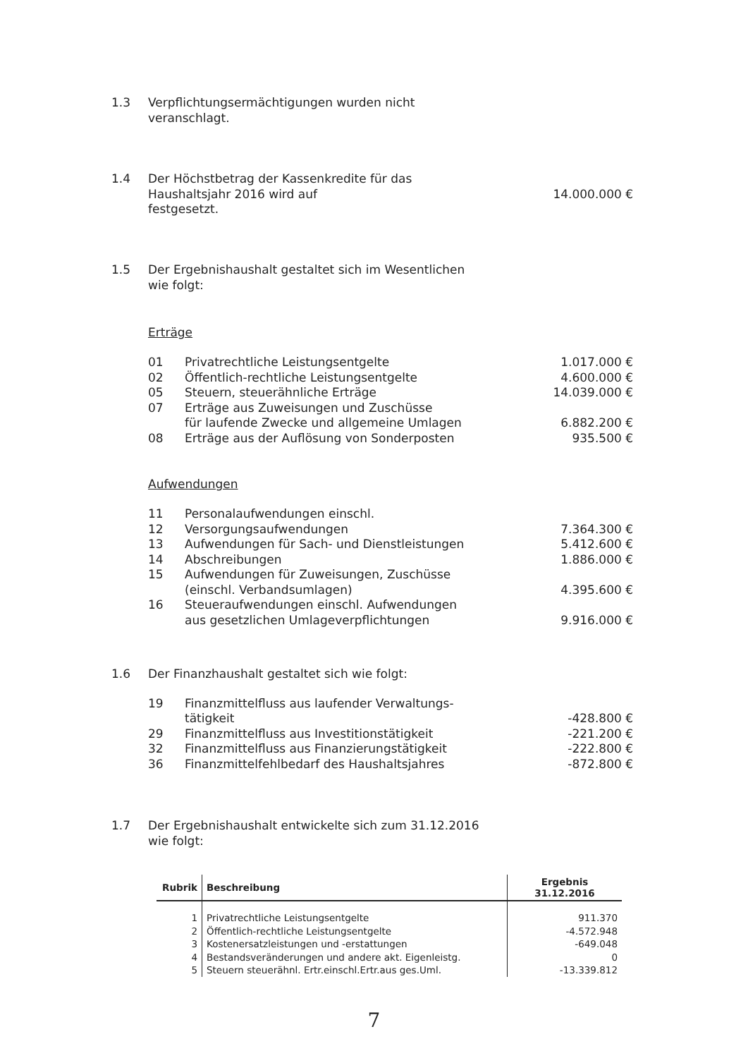1.3 Verpflichtungsermächtigungen wurden nicht
veranschlagt.
1.4 Der Höchstbetrag der Kassenkredite für das
Haushaltsjahr 2016 wird auf
festgesetzt.
14.000.000 €
1.5 Der Ergebnishaushalt gestaltet sich im Wesentlichen
wie folgt:
Erträge
01 Privatrechtliche Leistungsentgelte
1.017.000 €
02 Öffentlich-rechtliche Leistungsentgelte
4.600.000 €
05 Steuern, steuerähnliche Erträge
14.039.000 €
07 Erträge aus Zuweisungen und Zuschüsse
für laufende Zwecke und allgemeine Umlagen
6.882.200 €
08 Erträge aus der Auflösung von Sonderposten
935.500 €
Aufwendungen
11 Personalaufwendungen einschl.
12 Versorgungsaufwendungen 7.364.300 €
13 Aufwendungen für Sach- und Dienstleistungen
5.412.600 €
14 Abschreibungen 1.886.000 €
15 Aufwendungen für Zuweisungen, Zuschüsse
(einschl. Verbandsumlagen)
4.395.600 €
16 Steueraufwendungen einschl. Aufwendungen
aus gesetzlichen Umlageverpflichtungen
9.916.000 €
1.6 Der Finanzhaushalt gestaltet sich wie folgt:
19 Finanzmittelfluss aus laufender Verwaltungs-
tätigkeit
-428.800 €
29 Finanzmittelfluss aus Investitionstätigkeit
-221.200 €
32 Finanzmittelfluss aus Finanzierungstätigkeit
-222.800 €
36 Finanzmittelfehlbedarf des Haushaltsjahres
-872.800 €
1.7 Der Ergebnishaushalt entwickelte sich zum 31.12.2016
wie folgt:
| Rubrik | Beschreibung | Ergebnis 31.12.2016 |
| --- | --- | --- |
| 1 | Privatrechtliche Leistungsentgelte | 911.370 |
| 2 | Öffentlich-rechtliche Leistungsentgelte | -4.572.948 |
| 3 | Kostenersatzleistungen und -erstattungen | -649.048 |
| 4 | Bestandsveränderungen und andere akt. Eigenleistg. | 0 |
| 5 | Steuern steuerähnl. Ertr.einschl.Ertr.aus ges.Uml. | -13.339.812 |
7